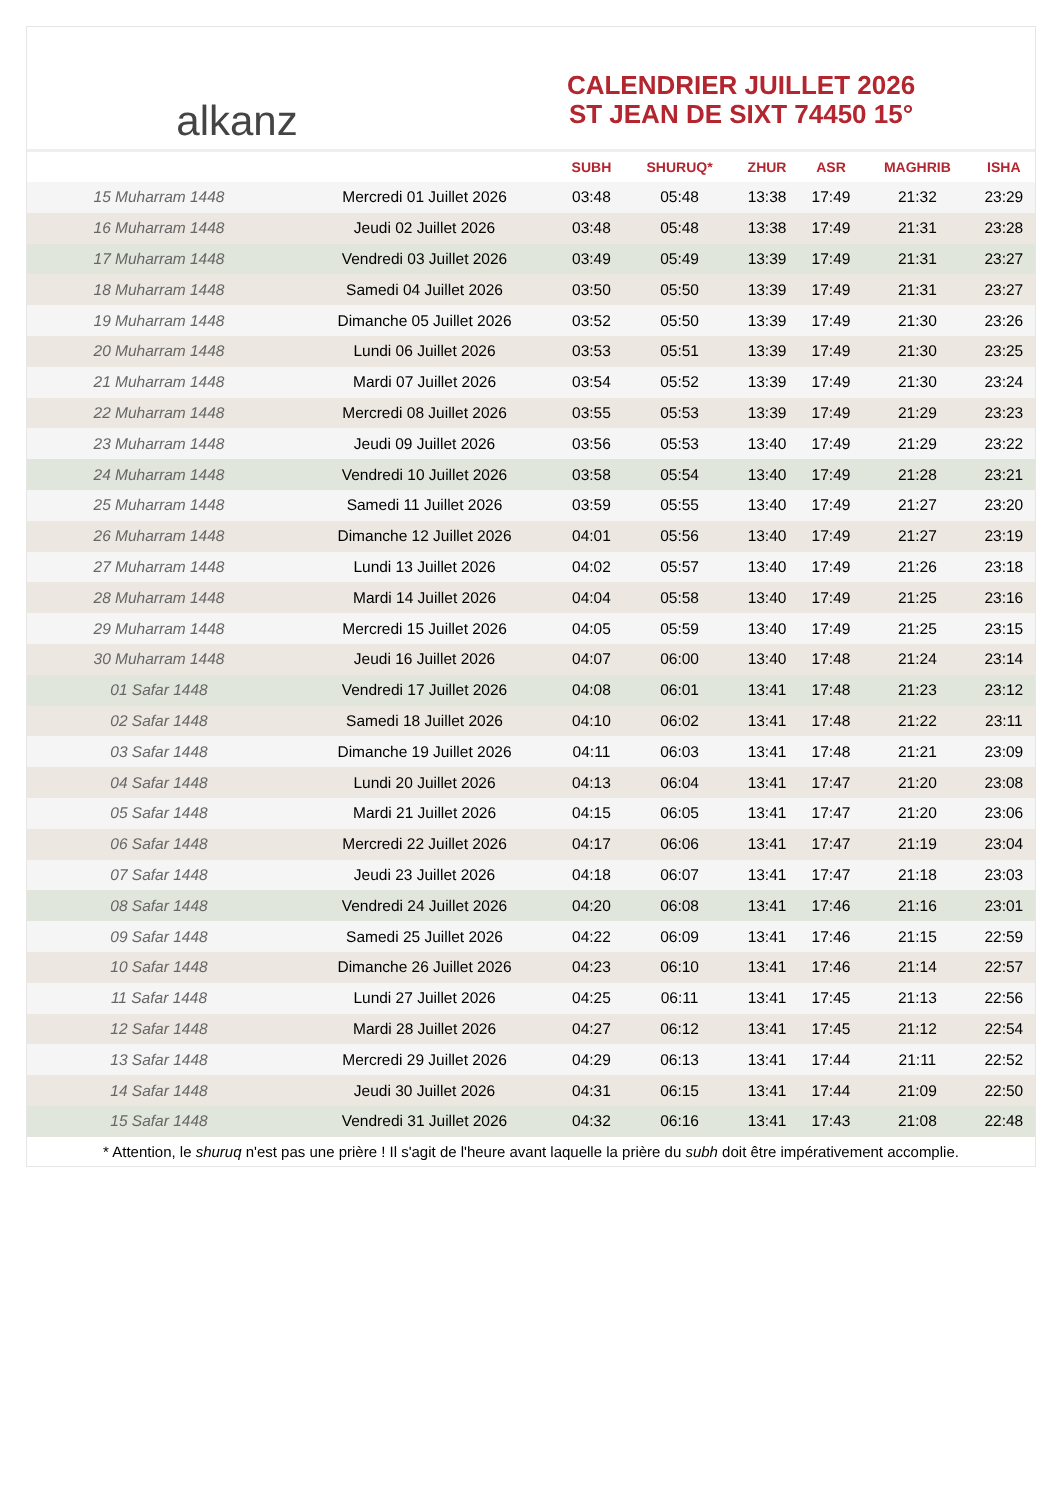alkanz
CALENDRIER JUILLET 2026
ST JEAN DE SIXT 74450 15°
| | | SUBH | SHURUQ* | ZHUR | ASR | MAGHRIB | ISHA |
| --- | --- | --- | --- | --- | --- | --- | --- |
| 15 Muharram 1448 | Mercredi 01 Juillet 2026 | 03:48 | 05:48 | 13:38 | 17:49 | 21:32 | 23:29 |
| 16 Muharram 1448 | Jeudi 02 Juillet 2026 | 03:48 | 05:48 | 13:38 | 17:49 | 21:31 | 23:28 |
| 17 Muharram 1448 | Vendredi 03 Juillet 2026 | 03:49 | 05:49 | 13:39 | 17:49 | 21:31 | 23:27 |
| 18 Muharram 1448 | Samedi 04 Juillet 2026 | 03:50 | 05:50 | 13:39 | 17:49 | 21:31 | 23:27 |
| 19 Muharram 1448 | Dimanche 05 Juillet 2026 | 03:52 | 05:50 | 13:39 | 17:49 | 21:30 | 23:26 |
| 20 Muharram 1448 | Lundi 06 Juillet 2026 | 03:53 | 05:51 | 13:39 | 17:49 | 21:30 | 23:25 |
| 21 Muharram 1448 | Mardi 07 Juillet 2026 | 03:54 | 05:52 | 13:39 | 17:49 | 21:30 | 23:24 |
| 22 Muharram 1448 | Mercredi 08 Juillet 2026 | 03:55 | 05:53 | 13:39 | 17:49 | 21:29 | 23:23 |
| 23 Muharram 1448 | Jeudi 09 Juillet 2026 | 03:56 | 05:53 | 13:40 | 17:49 | 21:29 | 23:22 |
| 24 Muharram 1448 | Vendredi 10 Juillet 2026 | 03:58 | 05:54 | 13:40 | 17:49 | 21:28 | 23:21 |
| 25 Muharram 1448 | Samedi 11 Juillet 2026 | 03:59 | 05:55 | 13:40 | 17:49 | 21:27 | 23:20 |
| 26 Muharram 1448 | Dimanche 12 Juillet 2026 | 04:01 | 05:56 | 13:40 | 17:49 | 21:27 | 23:19 |
| 27 Muharram 1448 | Lundi 13 Juillet 2026 | 04:02 | 05:57 | 13:40 | 17:49 | 21:26 | 23:18 |
| 28 Muharram 1448 | Mardi 14 Juillet 2026 | 04:04 | 05:58 | 13:40 | 17:49 | 21:25 | 23:16 |
| 29 Muharram 1448 | Mercredi 15 Juillet 2026 | 04:05 | 05:59 | 13:40 | 17:49 | 21:25 | 23:15 |
| 30 Muharram 1448 | Jeudi 16 Juillet 2026 | 04:07 | 06:00 | 13:40 | 17:48 | 21:24 | 23:14 |
| 01 Safar 1448 | Vendredi 17 Juillet 2026 | 04:08 | 06:01 | 13:41 | 17:48 | 21:23 | 23:12 |
| 02 Safar 1448 | Samedi 18 Juillet 2026 | 04:10 | 06:02 | 13:41 | 17:48 | 21:22 | 23:11 |
| 03 Safar 1448 | Dimanche 19 Juillet 2026 | 04:11 | 06:03 | 13:41 | 17:48 | 21:21 | 23:09 |
| 04 Safar 1448 | Lundi 20 Juillet 2026 | 04:13 | 06:04 | 13:41 | 17:47 | 21:20 | 23:08 |
| 05 Safar 1448 | Mardi 21 Juillet 2026 | 04:15 | 06:05 | 13:41 | 17:47 | 21:20 | 23:06 |
| 06 Safar 1448 | Mercredi 22 Juillet 2026 | 04:17 | 06:06 | 13:41 | 17:47 | 21:19 | 23:04 |
| 07 Safar 1448 | Jeudi 23 Juillet 2026 | 04:18 | 06:07 | 13:41 | 17:47 | 21:18 | 23:03 |
| 08 Safar 1448 | Vendredi 24 Juillet 2026 | 04:20 | 06:08 | 13:41 | 17:46 | 21:16 | 23:01 |
| 09 Safar 1448 | Samedi 25 Juillet 2026 | 04:22 | 06:09 | 13:41 | 17:46 | 21:15 | 22:59 |
| 10 Safar 1448 | Dimanche 26 Juillet 2026 | 04:23 | 06:10 | 13:41 | 17:46 | 21:14 | 22:57 |
| 11 Safar 1448 | Lundi 27 Juillet 2026 | 04:25 | 06:11 | 13:41 | 17:45 | 21:13 | 22:56 |
| 12 Safar 1448 | Mardi 28 Juillet 2026 | 04:27 | 06:12 | 13:41 | 17:45 | 21:12 | 22:54 |
| 13 Safar 1448 | Mercredi 29 Juillet 2026 | 04:29 | 06:13 | 13:41 | 17:44 | 21:11 | 22:52 |
| 14 Safar 1448 | Jeudi 30 Juillet 2026 | 04:31 | 06:15 | 13:41 | 17:44 | 21:09 | 22:50 |
| 15 Safar 1448 | Vendredi 31 Juillet 2026 | 04:32 | 06:16 | 13:41 | 17:43 | 21:08 | 22:48 |
* Attention, le shuruq n'est pas une prière ! Il s'agit de l'heure avant laquelle la prière du subh doit être impérativement accomplie.